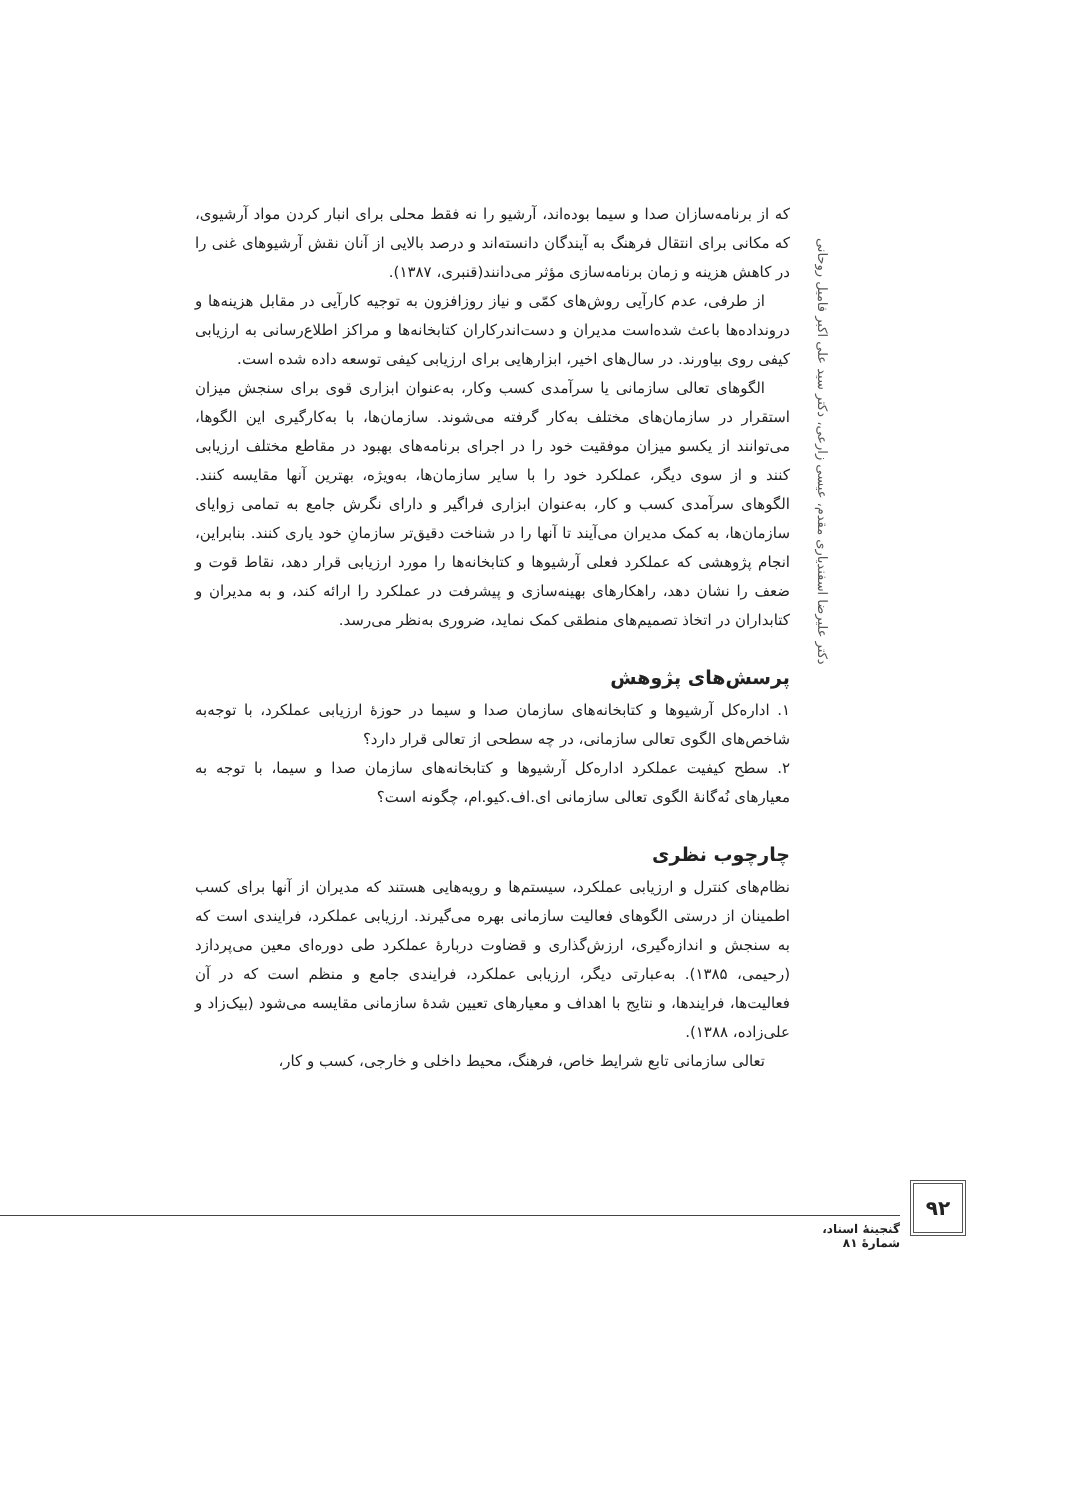دکتر علیرضا اسفندیاری مقدم، عیسی زارعی، دکتر سید علی اکبر فامیل روحانی
که از برنامه‌سازان صدا و سیما بوده‌اند، آرشیو را نه فقط محلی برای انبار کردن مواد آرشیوی، که مکانی برای انتقال فرهنگ به آیندگان دانسته‌اند و درصد بالایی از آنان نقش آرشیوهای غنی را در کاهش هزینه و زمان برنامه‌سازی مؤثر می‌دانند(قنبری، ۱۳۸۷).
از طرفی، عدم کارآیی روش‌های کمّی و نیاز روزافزون به توجیه کارآیی در مقابل هزینه‌ها و درونداده‌ها باعث شده‌است مدیران و دست‌اندرکاران کتابخانه‌ها و مراکز اطلاع‌رسانی به ارزیابی کیفی روی بیاورند. در سال‌های اخیر، ابزارهایی برای ارزیابی کیفی توسعه داده شده است.
الگوهای تعالی سازمانی یا سرآمدی کسب وکار، به‌عنوان ابزاری قوی برای سنجش میزان استقرار در سازمان‌های مختلف به‌کار گرفته می‌شوند. سازمان‌ها، با به‌کارگیری این الگوها، می‌توانند از یکسو میزان موفقیت خود را در اجرای برنامه‌های بهبود در مقاطع مختلف ارزیابی کنند و از سوی دیگر، عملکرد خود را با سایر سازمان‌ها، به‌ویژه، بهترین آنها مقایسه کنند. الگوهای سرآمدی کسب و کار، به‌عنوان ابزاری فراگیر و دارای نگرش جامع به تمامی زوایای سازمان‌ها، به کمک مدیران می‌آیند تا آنها را در شناخت دقیق‌تر سازمانِ خود یاری کنند. بنابراین، انجام پژوهشی که عملکرد فعلی آرشیوها و کتابخانه‌ها را مورد ارزیابی قرار دهد، نقاط قوت و ضعف را نشان دهد، راهکارهای بهینه‌سازی و پیشرفت در عملکرد را ارائه کند، و به مدیران و کتابداران در اتخاذ تصمیم‌های منطقی کمک نماید، ضروری به‌نظر می‌رسد.
پرسش‌های پژوهش
۱. اداره‌کل آرشیوها و کتابخانه‌های سازمان صدا و سیما در حوزهٔ ارزیابی عملکرد، با توجه‌به شاخص‌های الگوی تعالی سازمانی، در چه سطحی از تعالی قرار دارد؟
۲. سطح کیفیت عملکرد اداره‌کل آرشیوها و کتابخانه‌های سازمان صدا و سیما، با توجه به معیارهای نُه‌گانهٔ الگوی تعالی سازمانی ای.اف.کیو.ام، چگونه است؟
چارچوب نظری
نظام‌های کنترل و ارزیابی عملکرد، سیستم‌ها و رویه‌هایی هستند که مدیران از آنها برای کسب اطمینان از درستی الگوهای فعالیت سازمانی بهره می‌گیرند. ارزیابی عملکرد، فرایندی است که به سنجش و اندازه‌گیری، ارزش‌گذاری و قضاوت دربارهٔ عملکرد طی دوره‌ای معین می‌پردازد (رحیمی، ۱۳۸۵). به‌عبارتی دیگر، ارزیابی عملکرد، فرایندی جامع و منظم است که در آن فعالیت‌ها، فرایندها، و نتایج با اهداف و معیارهای تعیین شدهٔ سازمانی مقایسه می‌شود (بیک‌زاد و علی‌زاده، ۱۳۸۸).
تعالی سازمانی تابع شرایط خاص، فرهنگ، محیط داخلی و خارجی، کسب و کار،
۹۲
گنجینهٔ اسناد، شمارهٔ ۸۱